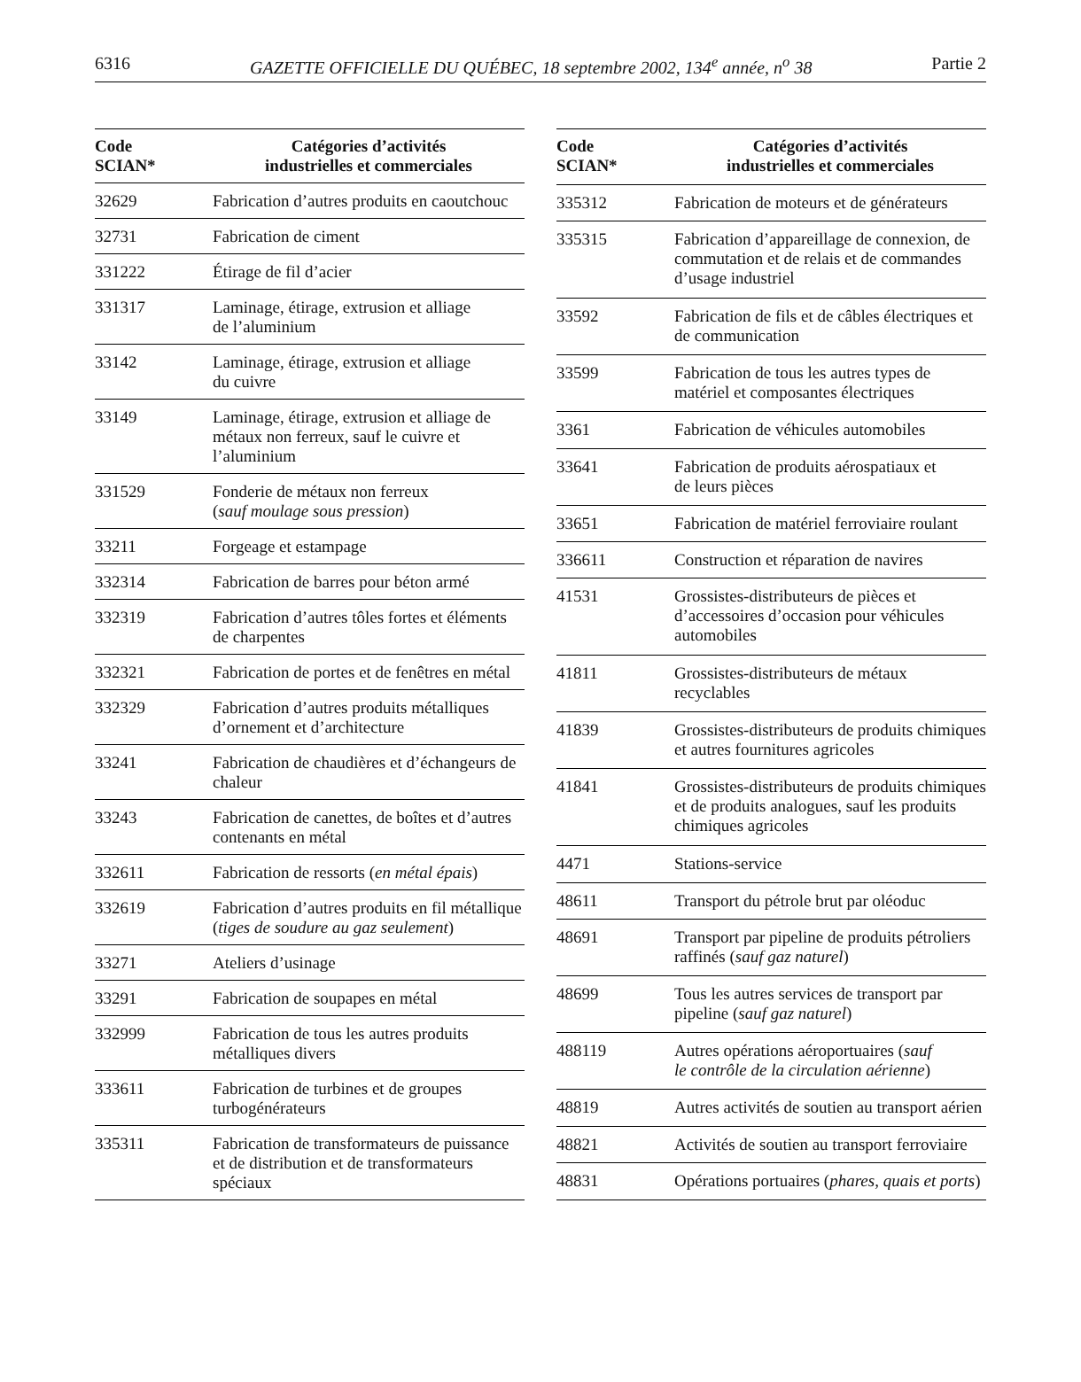6316 GAZETTE OFFICIELLE DU QUÉBEC, 18 septembre 2002, 134<sup>e</sup> année, n<sup>o</sup> 38 Partie 2
| Code SCIAN* | Catégories d’activités industrielles et commerciales |
| --- | --- |
| 32629 | Fabrication d’autres produits en caoutchouc |
| 32731 | Fabrication de ciment |
| 331222 | Étirage de fil d’acier |
| 331317 | Laminage, étirage, extrusion et alliage de l’aluminium |
| 33142 | Laminage, étirage, extrusion et alliage du cuivre |
| 33149 | Laminage, étirage, extrusion et alliage de métaux non ferreux, sauf le cuivre et l’aluminium |
| 331529 | Fonderie de métaux non ferreux ( sauf moulage sous pression ) |
| 33211 | Forgeage et estampage |
| 332314 | Fabrication de barres pour béton armé |
| 332319 | Fabrication d’autres tôles fortes et éléments de charpentes |
| 332321 | Fabrication de portes et de fenêtres en métal |
| 332329 | Fabrication d’autres produits métalliques d’ornement et d’architecture |
| 33241 | Fabrication de chaudières et d’échangeurs de chaleur |
| 33243 | Fabrication de canettes, de boîtes et d’autres contenants en métal |
| 332611 | Fabrication de ressorts ( en métal épais ) |
| 332619 | Fabrication d’autres produits en fil métallique ( tiges de soudure au gaz seulement ) |
| 33271 | Ateliers d’usinage |
| 33291 | Fabrication de soupapes en métal |
| 332999 | Fabrication de tous les autres produits métalliques divers |
| 333611 | Fabrication de turbines et de groupes turbogénérateurs |
| 335311 | Fabrication de transformateurs de puissance et de distribution et de transformateurs spéciaux |
| Code SCIAN* | Catégories d’activités industrielles et commerciales |
| --- | --- |
| 335312 | Fabrication de moteurs et de générateurs |
| 335315 | Fabrication d’appareillage de connexion, de commutation et de relais et de commandes d’usage industriel |
| 33592 | Fabrication de fils et de câbles électriques et de communication |
| 33599 | Fabrication de tous les autres types de matériel et composantes électriques |
| 3361 | Fabrication de véhicules automobiles |
| 33641 | Fabrication de produits aérospatiaux et de leurs pièces |
| 33651 | Fabrication de matériel ferroviaire roulant |
| 336611 | Construction et réparation de navires |
| 41531 | Grossistes-distributeurs de pièces et d’accessoires d’occasion pour véhicules automobiles |
| 41811 | Grossistes-distributeurs de métaux recyclables |
| 41839 | Grossistes-distributeurs de produits chimiques et autres fournitures agricoles |
| 41841 | Grossistes-distributeurs de produits chimiques et de produits analogues, sauf les produits chimiques agricoles |
| 4471 | Stations-service |
| 48611 | Transport du pétrole brut par oléoduc |
| 48691 | Transport par pipeline de produits pétroliers raffinés ( sauf gaz naturel ) |
| 48699 | Tous les autres services de transport par pipeline ( sauf gaz naturel ) |
| 488119 | Autres opérations aéroportuaires ( sauf le contrôle de la circulation aérienne ) |
| 48819 | Autres activités de soutien au transport aérien |
| 48821 | Activités de soutien au transport ferroviaire |
| 48831 | Opérations portuaires ( phares, quais et ports ) |